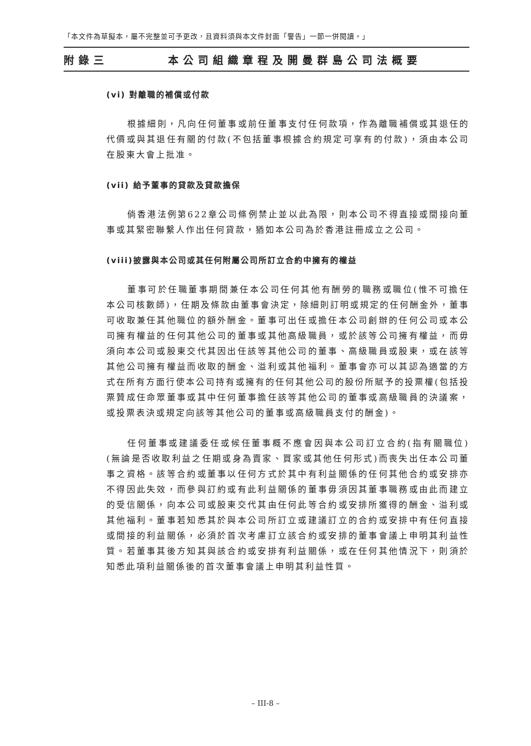「本文件為草擬本，屬不完整並可予更改，且資料須與本文件封面「警告」一節一併閱讀。」
附錄三 本公司組織章程及開曼群島公司法概要
(vi) 對離職的補償或付款
根據細則，凡向任何董事或前任董事支付任何款項，作為離職補償或其退任的代價或與其退任有關的付款(不包括董事根據合約規定可享有的付款)，須由本公司在股東大會上批准。
(vii) 給予董事的貸款及貸款擔保
倘香港法例第622章公司條例禁止並以此為限，則本公司不得直接或間接向董事或其緊密聯繫人作出任何貸款，猶如本公司為於香港註冊成立之公司。
(viii)披露與本公司或其任何附屬公司所訂立合約中擁有的權益
董事可於任職董事期間兼任本公司任何其他有酬勞的職務或職位(惟不可擔任本公司核數師)，任期及條款由董事會決定，除細則訂明或規定的任何酬金外，董事可收取兼任其他職位的額外酬金。董事可出任或擔任本公司創辦的任何公司或本公司擁有權益的任何其他公司的董事或其他高級職員，或於該等公司擁有權益，而毋須向本公司或股東交代其因出任該等其他公司的董事、高級職員或股東，或在該等其他公司擁有權益而收取的酬金、溢利或其他福利。董事會亦可以其認為適當的方式在所有方面行使本公司持有或擁有的任何其他公司的股份所賦予的投票權(包括投票贊成任命眾董事或其中任何董事擔任該等其他公司的董事或高級職員的決議案，或投票表決或規定向該等其他公司的董事或高級職員支付的酬金)。
任何董事或建議委任或候任董事概不應會因與本公司訂立合約(指有關職位)(無論是否收取利益之任期或身為賣家、買家或其他任何形式)而喪失出任本公司董事之資格。該等合約或董事以任何方式於其中有利益關係的任何其他合約或安排亦不得因此失效，而參與訂約或有此利益關係的董事毋須因其董事職務或由此而建立的受信關係，向本公司或股東交代其由任何此等合約或安排所獲得的酬金、溢利或其他福利。董事若知悉其於與本公司所訂立或建議訂立的合約或安排中有任何直接或間接的利益關係，必須於首次考慮訂立該合約或安排的董事會議上申明其利益性質。若董事其後方知其與該合約或安排有利益關係，或在任何其他情況下，則須於知悉此項利益關係後的首次董事會議上申明其利益性質。
– III-8 –